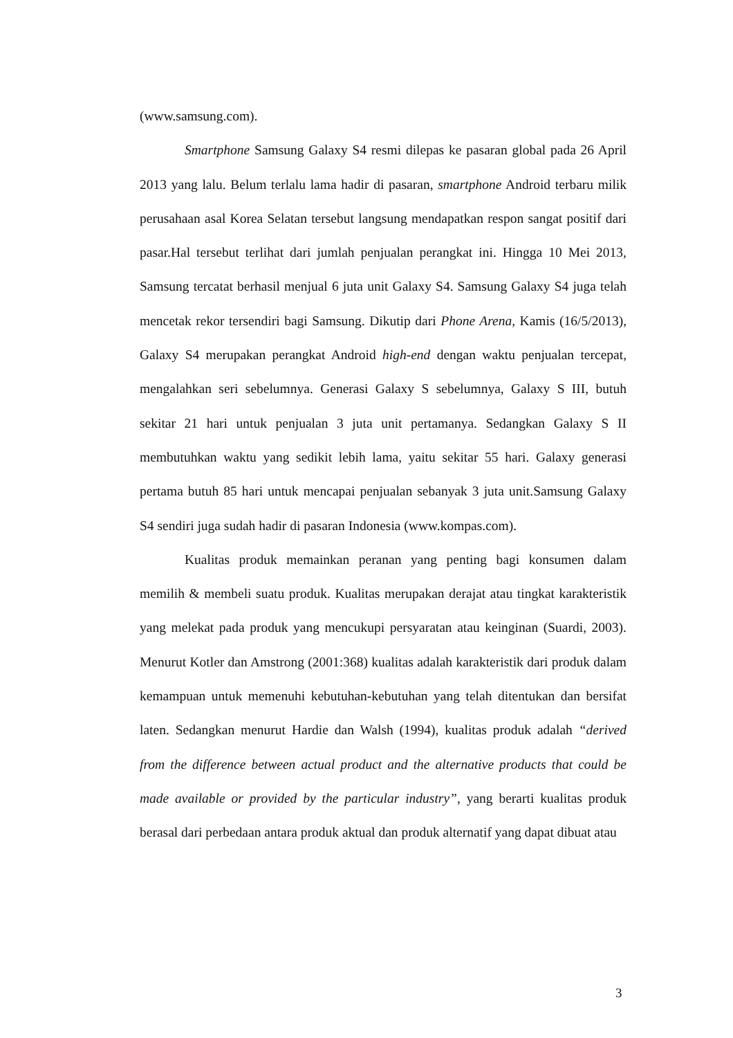(www.samsung.com).
Smartphone Samsung Galaxy S4 resmi dilepas ke pasaran global pada 26 April 2013 yang lalu. Belum terlalu lama hadir di pasaran, smartphone Android terbaru milik perusahaan asal Korea Selatan tersebut langsung mendapatkan respon sangat positif dari pasar.Hal tersebut terlihat dari jumlah penjualan perangkat ini. Hingga 10 Mei 2013, Samsung tercatat berhasil menjual 6 juta unit Galaxy S4. Samsung Galaxy S4 juga telah mencetak rekor tersendiri bagi Samsung. Dikutip dari Phone Arena, Kamis (16/5/2013), Galaxy S4 merupakan perangkat Android high-end dengan waktu penjualan tercepat, mengalahkan seri sebelumnya. Generasi Galaxy S sebelumnya, Galaxy S III, butuh sekitar 21 hari untuk penjualan 3 juta unit pertamanya. Sedangkan Galaxy S II membutuhkan waktu yang sedikit lebih lama, yaitu sekitar 55 hari. Galaxy generasi pertama butuh 85 hari untuk mencapai penjualan sebanyak 3 juta unit.Samsung Galaxy S4 sendiri juga sudah hadir di pasaran Indonesia (www.kompas.com).
Kualitas produk memainkan peranan yang penting bagi konsumen dalam memilih & membeli suatu produk. Kualitas merupakan derajat atau tingkat karakteristik yang melekat pada produk yang mencukupi persyaratan atau keinginan (Suardi, 2003). Menurut Kotler dan Amstrong (2001:368) kualitas adalah karakteristik dari produk dalam kemampuan untuk memenuhi kebutuhan-kebutuhan yang telah ditentukan dan bersifat laten. Sedangkan menurut Hardie dan Walsh (1994), kualitas produk adalah “derived from the difference between actual product and the alternative products that could be made available or provided by the particular industry”, yang berarti kualitas produk berasal dari perbedaan antara produk aktual dan produk alternatif yang dapat dibuat atau
3